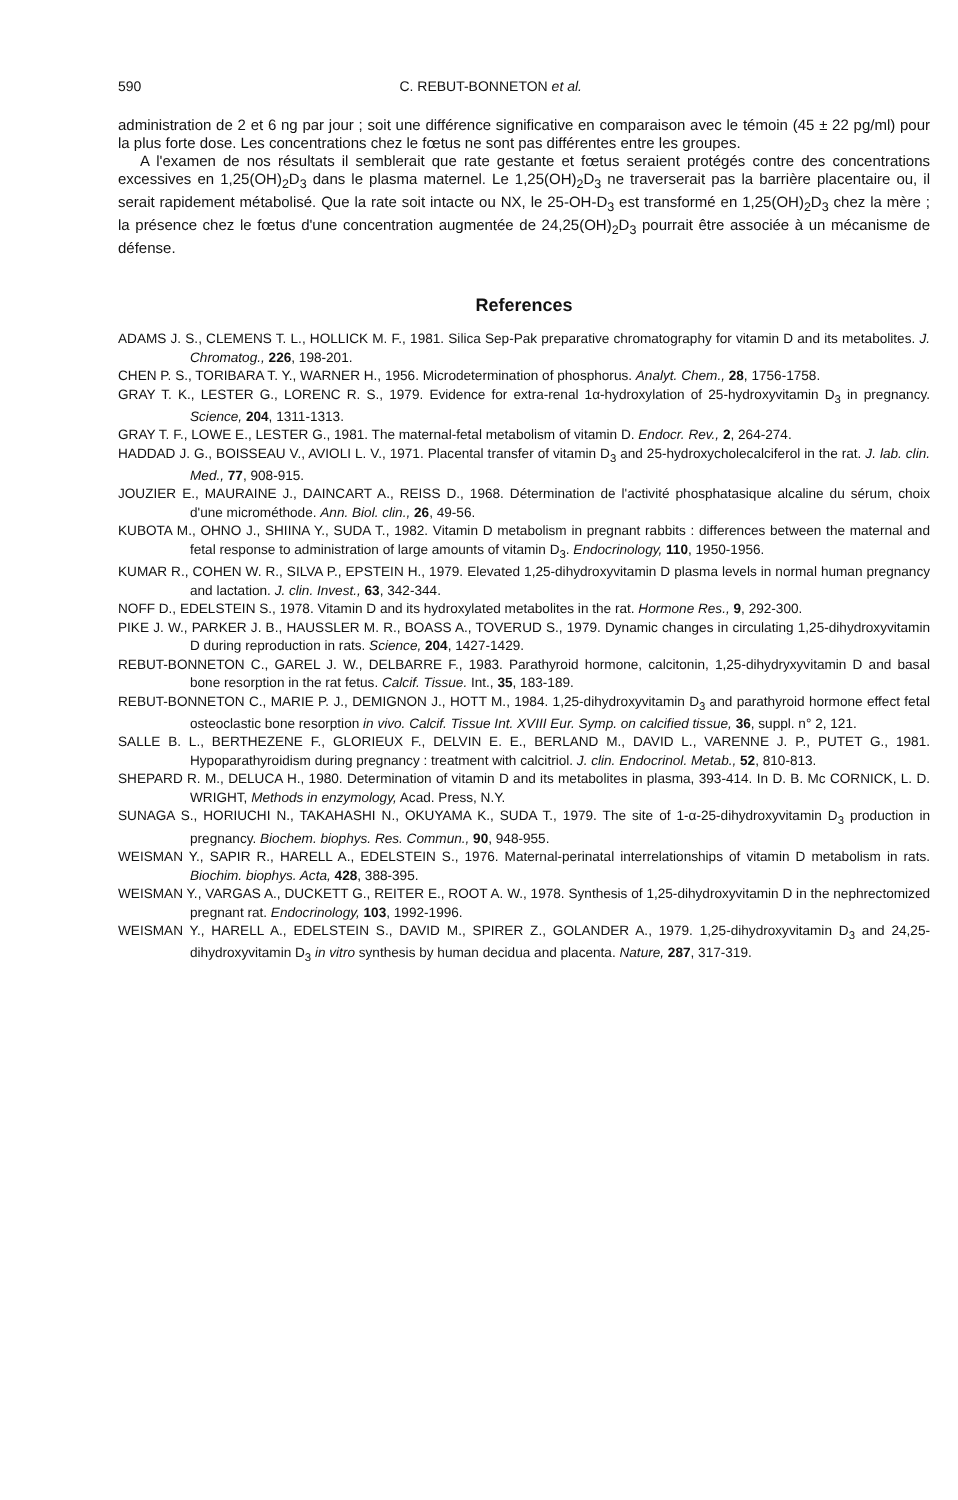590 C. REBUT-BONNETON et al.
administration de 2 et 6 ng par jour ; soit une différence significative en comparaison avec le témoin (45 ± 22 pg/ml) pour la plus forte dose. Les concentrations chez le fœtus ne sont pas différentes entre les groupes.
A l'examen de nos résultats il semblerait que rate gestante et fœtus seraient protégés contre des concentrations excessives en 1,25(OH)<sub>2</sub>D<sub>3</sub> dans le plasma maternel. Le 1,25(OH)<sub>2</sub>D<sub>3</sub> ne traverserait pas la barrière placentaire ou, il serait rapidement métabolisé. Que la rate soit intacte ou NX, le 25-OH-D<sub>3</sub> est transformé en 1,25(OH)<sub>2</sub>D<sub>3</sub> chez la mère ; la présence chez le fœtus d'une concentration augmentée de 24,25(OH)<sub>2</sub>D<sub>3</sub> pourrait être associée à un mécanisme de défense.
References
ADAMS J. S., CLEMENS T. L., HOLLICK M. F., 1981. Silica Sep-Pak preparative chromatography for vitamin D and its metabolites. J. Chromatog., 226, 198-201.
CHEN P. S., TORIBARA T. Y., WARNER H., 1956. Microdetermination of phosphorus. Analyt. Chem., 28, 1756-1758.
GRAY T. K., LESTER G., LORENC R. S., 1979. Evidence for extra-renal 1α-hydroxylation of 25-hydroxyvitamin D<sub>3</sub> in pregnancy. Science, 204, 1311-1313.
GRAY T. F., LOWE E., LESTER G., 1981. The maternal-fetal metabolism of vitamin D. Endocr. Rev., 2, 264-274.
HADDAD J. G., BOISSEAU V., AVIOLI L. V., 1971. Placental transfer of vitamin D<sub>3</sub> and 25-hydroxycholecalciferol in the rat. J. lab. clin. Med., 77, 908-915.
JOUZIER E., MAURAINE J., DAINCART A., REISS D., 1968. Détermination de l'activité phosphatasique alcaline du sérum, choix d'une microméthode. Ann. Biol. clin., 26, 49-56.
KUBOTA M., OHNO J., SHIINA Y., SUDA T., 1982. Vitamin D metabolism in pregnant rabbits : differences between the maternal and fetal response to administration of large amounts of vitamin D<sub>3</sub>. Endocrinology, 110, 1950-1956.
KUMAR R., COHEN W. R., SILVA P., EPSTEIN H., 1979. Elevated 1,25-dihydroxyvitamin D plasma levels in normal human pregnancy and lactation. J. clin. Invest., 63, 342-344.
NOFF D., EDELSTEIN S., 1978. Vitamin D and its hydroxylated metabolites in the rat. Hormone Res., 9, 292-300.
PIKE J. W., PARKER J. B., HAUSSLER M. R., BOASS A., TOVERUD S., 1979. Dynamic changes in circulating 1,25-dihydroxyvitamin D during reproduction in rats. Science, 204, 1427-1429.
REBUT-BONNETON C., GAREL J. W., DELBARRE F., 1983. Parathyroid hormone, calcitonin, 1,25-dihydryxyvitamin D and basal bone resorption in the rat fetus. Calcif. Tissue. Int., 35, 183-189.
REBUT-BONNETON C., MARIE P. J., DEMIGNON J., HOTT M., 1984. 1,25-dihydroxyvitamin D<sub>3</sub> and parathyroid hormone effect fetal osteoclastic bone resorption in vivo. Calcif. Tissue Int. XVIII Eur. Symp. on calcified tissue, 36, suppl. n° 2, 121.
SALLE B. L., BERTHEZENE F., GLORIEUX F., DELVIN E. E., BERLAND M., DAVID L., VARENNE J. P., PUTET G., 1981. Hypoparathyroidism during pregnancy : treatment with calcitriol. J. clin. Endocrinol. Metab., 52, 810-813.
SHEPARD R. M., DELUCA H., 1980. Determination of vitamin D and its metabolites in plasma, 393-414. In D. B. Mc CORNICK, L. D. WRIGHT, Methods in enzymology, Acad. Press, N.Y.
SUNAGA S., HORIUCHI N., TAKAHASHI N., OKUYAMA K., SUDA T., 1979. The site of 1-α-25-dihydroxyvitamin D<sub>3</sub> production in pregnancy. Biochem. biophys. Res. Commun., 90, 948-955.
WEISMAN Y., SAPIR R., HARELL A., EDELSTEIN S., 1976. Maternal-perinatal interrelationships of vitamin D metabolism in rats. Biochim. biophys. Acta, 428, 388-395.
WEISMAN Y., VARGAS A., DUCKETT G., REITER E., ROOT A. W., 1978. Synthesis of 1,25-dihydroxyvitamin D in the nephrectomized pregnant rat. Endocrinology, 103, 1992-1996.
WEISMAN Y., HARELL A., EDELSTEIN S., DAVID M., SPIRER Z., GOLANDER A., 1979. 1,25-dihydroxyvitamin D<sub>3</sub> and 24,25-dihydroxyvitamin D<sub>3</sub> in vitro synthesis by human decidua and placenta. Nature, 287, 317-319.